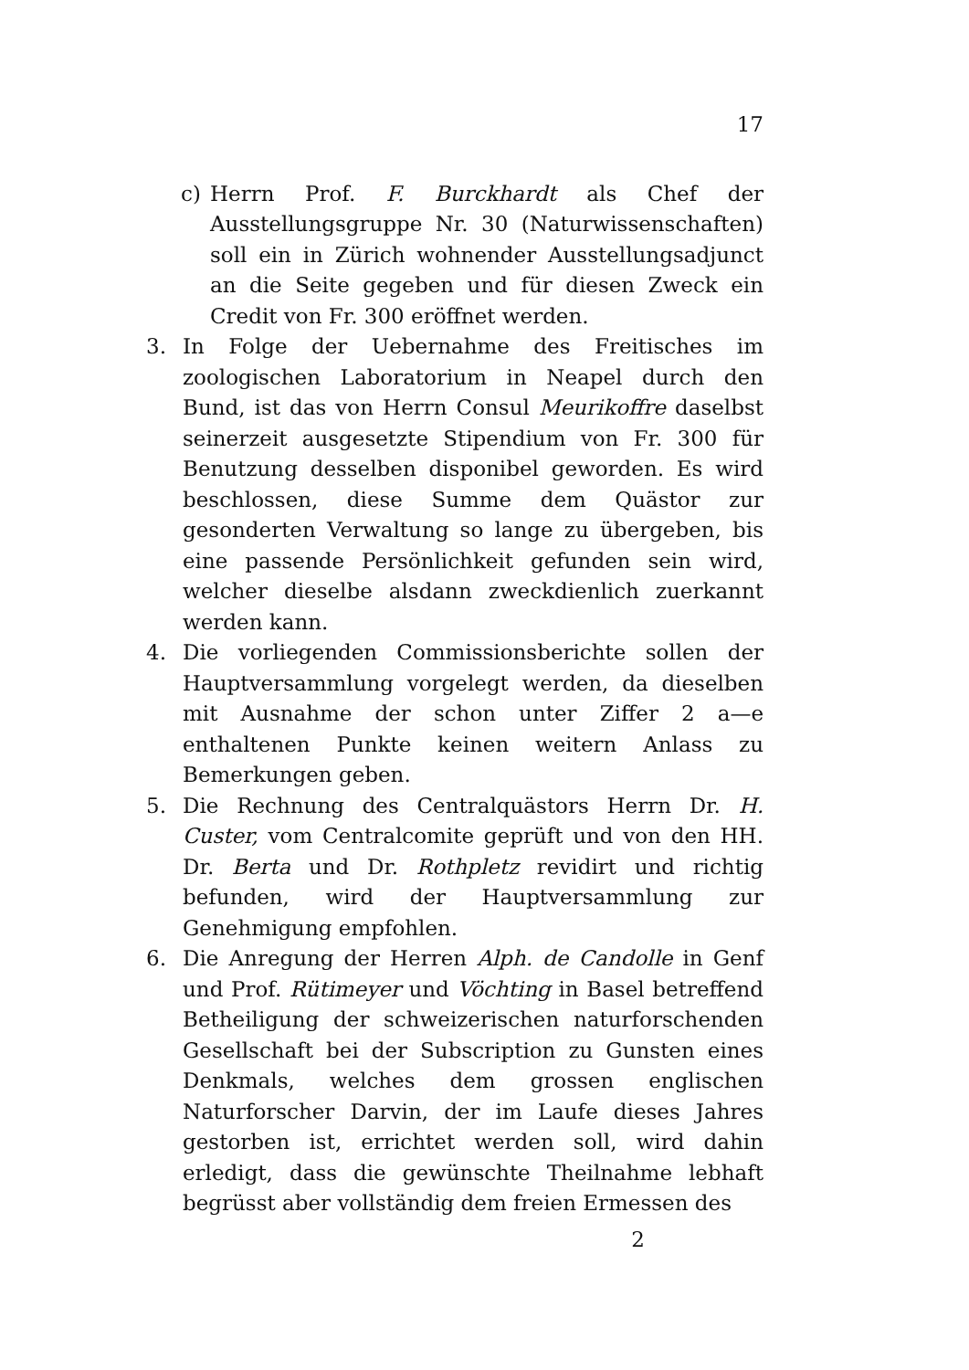17
c) Herrn Prof. F. Burckhardt als Chef der Ausstellungsgruppe Nr. 30 (Naturwissenschaften) soll ein in Zürich wohnender Ausstellungsadjunct an die Seite gegeben und für diesen Zweck ein Credit von Fr. 300 eröffnet werden.
3. In Folge der Uebernahme des Freitisches im zoologischen Laboratorium in Neapel durch den Bund, ist das von Herrn Consul Meurikoffre daselbst seinerzeit ausgesetzte Stipendium von Fr. 300 für Benutzung desselben disponibel geworden. Es wird beschlossen, diese Summe dem Quästor zur gesonderten Verwaltung so lange zu übergeben, bis eine passende Persönlichkeit gefunden sein wird, welcher dieselbe alsdann zweckdienlich zuerkannt werden kann.
4. Die vorliegenden Commissionsberichte sollen der Hauptversammlung vorgelegt werden, da dieselben mit Ausnahme der schon unter Ziffer 2 a—e enthaltenen Punkte keinen weitern Anlass zu Bemerkungen geben.
5. Die Rechnung des Centralquästors Herrn Dr. H. Custer, vom Centralcomite geprüft und von den HH. Dr. Berta und Dr. Rothpletz revidirt und richtig befunden, wird der Hauptversammlung zur Genehmigung empfohlen.
6. Die Anregung der Herren Alph. de Candolle in Genf und Prof. Rütimeyer und Vöchting in Basel betreffend Betheiligung der schweizerischen naturforschenden Gesellschaft bei der Subscription zu Gunsten eines Denkmals, welches dem grossen englischen Naturforscher Darvin, der im Laufe dieses Jahres gestorben ist, errichtet werden soll, wird dahin erledigt, dass die gewünschte Theilnahme lebhaft begrüsst aber vollständig dem freien Ermessen des
2